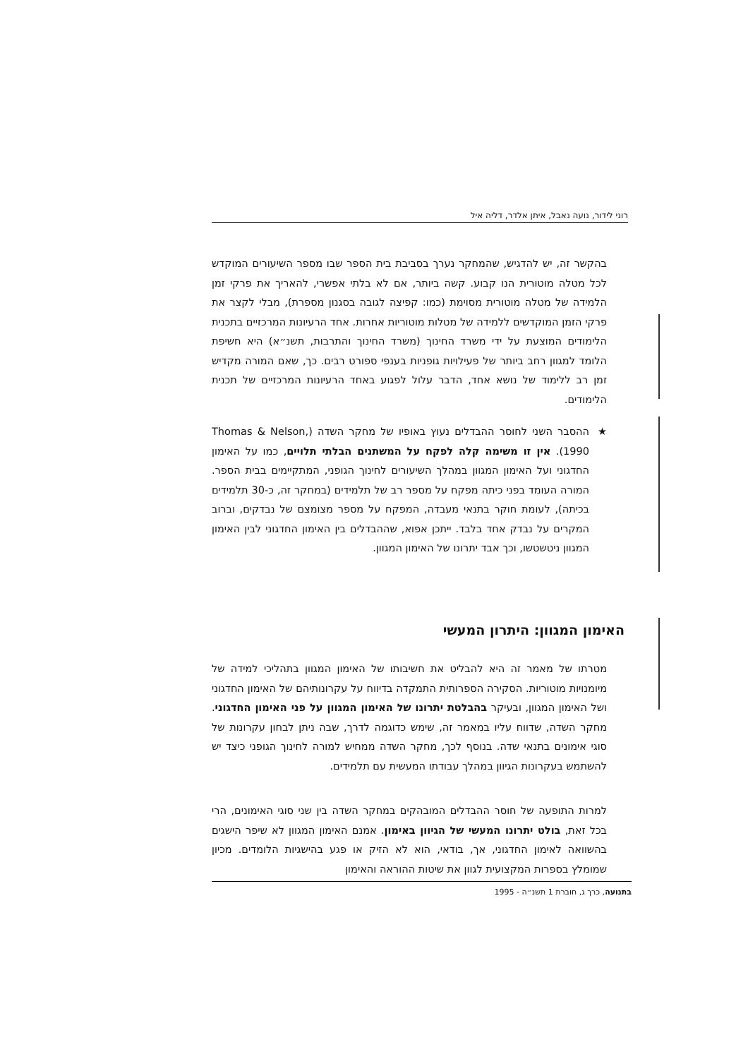רוני לידור, נועה נאבל, איתן אלדר, דליה איל
בהקשר זה, יש להדגיש, שהמחקר נערך בסביבת בית הספר שבו מספר השיעורים המוקדש לכל מטלה מוטורית הנו קבוע. קשה ביותר, אם לא בלתי אפשרי, להאריך את פרקי זמן הלמידה של מטלה מוטורית מסוימת (כמו: קפיצה לגובה בסגנון מספרת), מבלי לקצר את פרקי הזמן המוקדשים ללמידה של מטלות מוטוריות אחרות. אחד הרעיונות המרכזיים בתכנית הלימודים המוצעת על ידי משרד החינוך (משרד החינוך והתרבות, תשנ״א) היא חשיפת הלומד למגוון רחב ביותר של פעילויות גופניות בענפי ספורט רבים. כך, שאם המורה מקדיש זמן רב ללימוד של נושא אחד, הדבר עלול לפגוע באחד הרעיונות המרכזיים של תכנית הלימודים.
★ ההסבר השני לחוסר ההבדלים נעוץ באופיו של מחקר השדה (Thomas & Nelson, 1990). אין זו משימה קלה לפקח על המשתנים הבלתי תלויים, כמו על האימון החדגוני ועל האימון המגוון במהלך השיעורים לחינוך הגופני, המתקיימים בבית הספר. המורה העומד בפני כיתה מפקח על מספר רב של תלמידים (במחקר זה, כ-30 תלמידים בכיתה), לעומת חוקר בתנאי מעבדה, המפקח על מספר מצומצם של נבדקים, וברוב המקרים על נבדק אחד בלבד. ייתכן אפוא, שההבדלים בין האימון החדגוני לבין האימון המגוון ניטשטשו, וכך אבד יתרונו של האימון המגוון.
האימון המגוון: היתרון המעשי
מטרתו של מאמר זה היא להבליט את חשיבותו של האימון המגוון בתהליכי למידה של מיומנויות מוטוריות. הסקירה הספרותית התמקדה בדיווח על עקרונותיהם של האימון החדגוני ושל האימון המגוון, ובעיקר בהבלטת יתרונו של האימון המגוון על פני האימון החדגוני. מחקר השדה, שדווח עליו במאמר זה, שימש כדוגמה לדרך, שבה ניתן לבחון עקרונות של סוגי אימונים בתנאי שדה. בנוסף לכך, מחקר השדה ממחיש למורה לחינוך הגופני כיצד יש להשתמש בעקרונות הגיוון במהלך עבודתו המעשית עם תלמידים.
למרות התופעה של חוסר ההבדלים המובהקים במחקר השדה בין שני סוגי האימונים, הרי בכל זאת, בולט יתרונו המעשי של הגיוון באימון. אמנם האימון המגוון לא שיפר הישגים בהשוואה לאימון החדגוני, אך, בודאי, הוא לא הזיק או פגע בהישגיות הלומדים. מכיון שמומלץ בספרות המקצועית לגוון את שיטות ההוראה והאימון
בתנועה, כרך ג, חוברת 1 תשנ״ה - 1995